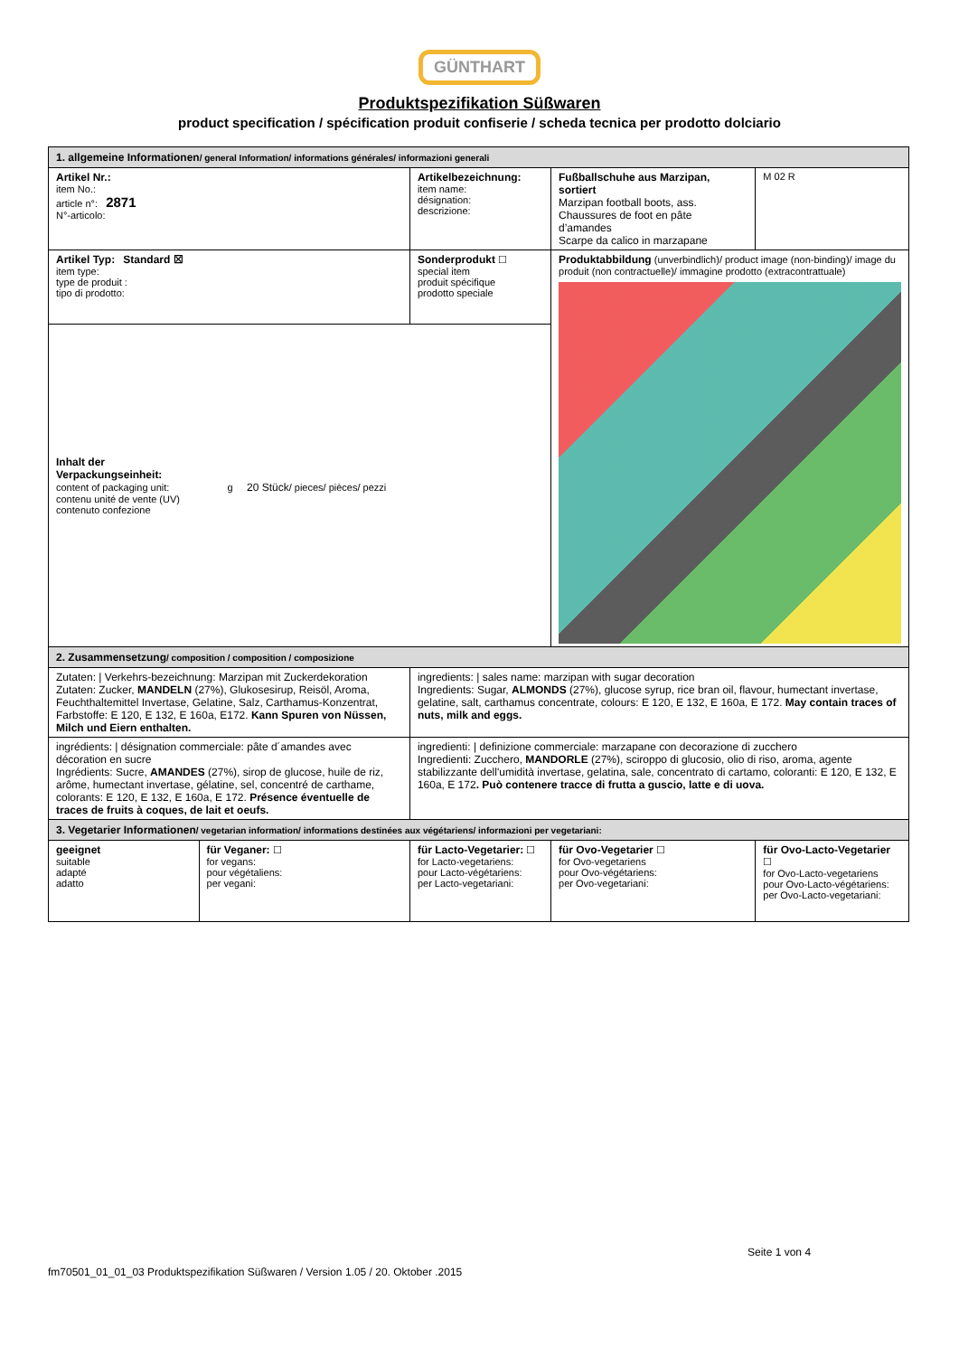GÜNTHART
Produktspezifikation Süßwaren
product specification / spécification produit confiserie / scheda tecnica per prodotto dolciario
| 1. allgemeine Informationen / general Information/ informations générales/ informazioni generali | | | | | |
| Artikel Nr.: item No.: article n°: 2871 N°-articolo: | | Artikelbezeichnung: item name: désignation: descrizione: | | Fußballschuhe aus Marzipan, sortiert Marzipan football boots, ass. Chaussures de foot en pâte d’amandes Scarpe da calico in marzapane | M 02 R |
| Artikel Typ: Standard ☒ item type: type de produit : tipo di prodotto: | | | Sonderprodukt ☐ special item produit spécifique prodotto speciale | Produktabbildung (unverbindlich)/ product image (non-binding)/ image du produit (non contractuelle)/ immagine prodotto (extracontrattuale) | |
| Inhalt der Verpackungseinheit: content of packaging unit: g 20 Stück / pieces/ pièces/ pezzi contenu unité de vente (UV) contenuto confezione | | | | | |
| 2. Zusammensetzung / composition / composition / composizione | | | | | |
| Zutaten: / Verkehrs-bezeichnung: Marzipan mit Zuckerdekoration Zutaten: Zucker, MANDELN (27%), Glukosesirup, Reisöl, Aroma, Feuchthaltemittel Invertase, Gelatine, Salz, Carthamus-Konzentrat, Farbstoffe: E 120, E 132, E 160a, E172. Kann Spuren von Nüssen, Milch und Eiern enthalten. | | | ingredients: / sales name: marzipan with sugar decoration Ingredients: Sugar, ALMONDS (27%), glucose syrup, rice bran oil, flavour, humectant invertase, gelatine, salt, carthamus concentrate, colours: E 120, E 132, E 160a, E 172. May contain traces of nuts, milk and eggs. | | |
| ingrédients: / désignation commerciale: pâte d´amandes avec décoration en sucre Ingrédients: Sucre, AMANDES (27%), sirop de glucose, huile de riz, arôme, humectant invertase, gélatine, sel, concentré de carthame, colorants: E 120, E 132, E 160a, E 172. Présence éventuelle de traces de fruits à coques, de lait et oeufs. | | | ingredienti: / definizione commerciale: marzapane con decorazione di zucchero Ingredienti: Zucchero, MANDORLE (27%), sciroppo di glucosio, olio di riso, aroma, agente stabilizzante dell'umidità invertase, gelatina, sale, concentrato di cartamo, coloranti: E 120, E 132, E 160a, E 172 . Può contenere tracce di frutta a guscio, latte e di uova. | | |
| 3. Vegetarier Informationen / vegetarian information/ informations destinées aux végétariens/ informazioni per vegetariani: | | | | | |
| geeignet suitable adapté adatto | für Veganer: ☐ for vegans: pour végétaliens: per vegani: | für Lacto-Vegetarier: ☐ for Lacto-vegetariens: pour Lacto-végétariens: per Lacto-vegetariani: | | für Ovo-Vegetarier ☐ for Ovo-vegetariens pour Ovo-végétariens: per Ovo-vegetariani: | für Ovo-Lacto-Vegetarier ☐ for Ovo-Lacto-vegetariens pour Ovo-Lacto-végétariens: per Ovo-Lacto-vegetariani: |
Seite 1 von 4
fm70501_01_01_03 Produktspezifikation Süßwaren / Version 1.05 / 20. Oktober .2015